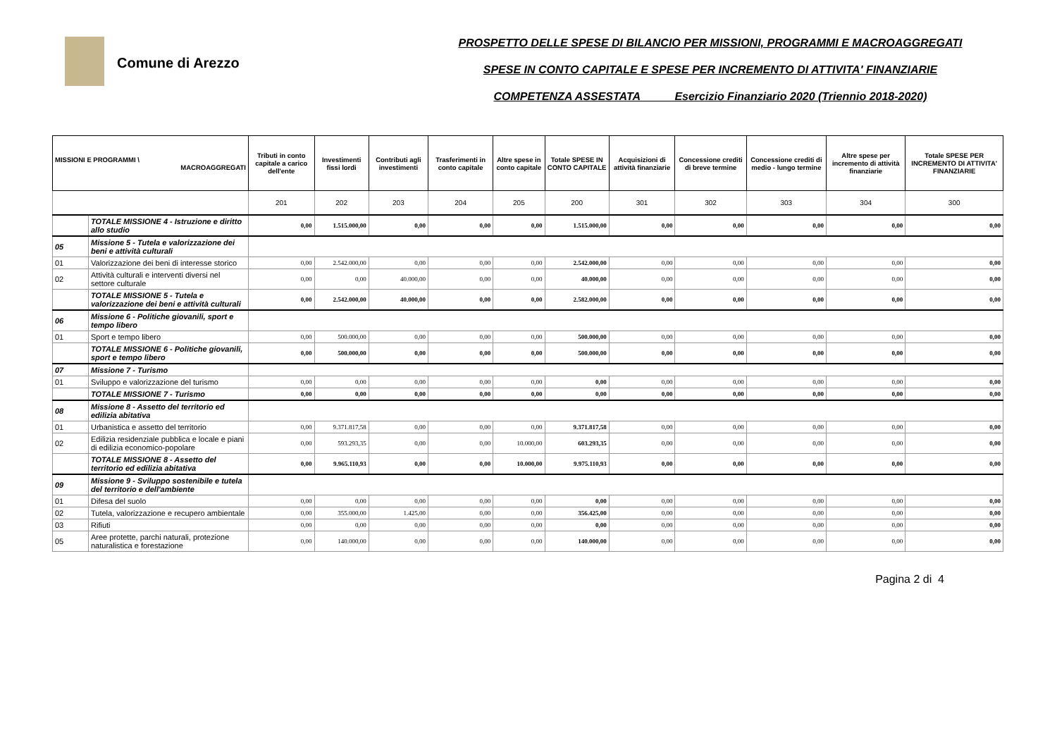Comune di Arezzo
PROSPETTO DELLE SPESE DI BILANCIO PER MISSIONI, PROGRAMMI E MACROAGGREGATI
SPESE IN CONTO CAPITALE E SPESE PER INCREMENTO DI ATTIVITA' FINANZIARIE
COMPETENZA ASSESTATA Esercizio Finanziario 2020 (Triennio 2018-2020)
| MISSIONI E PROGRAMMI \ MACROAGGREGATI | | Tributi in conto capitale a carico dell'ente | Investimenti fissi lordi | Contributi agli investimenti | Trasferimenti in conto capitale | Altre spese in conto capitale | Totale SPESE IN CONTO CAPITALE | Acquisizioni di attività finanziarie | Concessione crediti di breve termine | Concessione crediti di medio - lungo termine | Altre spese per incremento di attività finanziarie | Totale SPESE PER INCREMENTO DI ATTIVITA' FINANZIARIE |
| --- | --- | --- | --- | --- | --- | --- | --- | --- | --- | --- | --- | --- |
| | | 201 | 202 | 203 | 204 | 205 | 200 | 301 | 302 | 303 | 304 | 300 |
| | TOTALE MISSIONE 4 - Istruzione e diritto allo studio | 0,00 | 1.515.000,00 | 0,00 | 0,00 | 0,00 | 1.515.000,00 | 0,00 | 0,00 | 0,00 | 0,00 | 0,00 |
| 05 | Missione 5 - Tutela e valorizzazione dei beni e attività culturali | | | | | | | | | | | |
| 01 | Valorizzazione dei beni di interesse storico | 0,00 | 2.542.000,00 | 0,00 | 0,00 | 0,00 | 2.542.000,00 | 0,00 | 0,00 | 0,00 | 0,00 | 0,00 |
| 02 | Attività culturali e interventi diversi nel settore culturale | 0,00 | 0,00 | 40.000,00 | 0,00 | 0,00 | 40.000,00 | 0,00 | 0,00 | 0,00 | 0,00 | 0,00 |
| | TOTALE MISSIONE 5 - Tutela e valorizzazione dei beni e attività culturali | 0,00 | 2.542.000,00 | 40.000,00 | 0,00 | 0,00 | 2.582.000,00 | 0,00 | 0,00 | 0,00 | 0,00 | 0,00 |
| 06 | Missione 6 - Politiche giovanili, sport e tempo libero | | | | | | | | | | | |
| 01 | Sport e tempo libero | 0,00 | 500.000,00 | 0,00 | 0,00 | 0,00 | 500.000,00 | 0,00 | 0,00 | 0,00 | 0,00 | 0,00 |
| | TOTALE MISSIONE 6 - Politiche giovanili, sport e tempo libero | 0,00 | 500.000,00 | 0,00 | 0,00 | 0,00 | 500.000,00 | 0,00 | 0,00 | 0,00 | 0,00 | 0,00 |
| 07 | Missione 7 - Turismo | | | | | | | | | | | |
| 01 | Sviluppo e valorizzazione del turismo | 0,00 | 0,00 | 0,00 | 0,00 | 0,00 | 0,00 | 0,00 | 0,00 | 0,00 | 0,00 | 0,00 |
| | TOTALE MISSIONE 7 - Turismo | 0,00 | 0,00 | 0,00 | 0,00 | 0,00 | 0,00 | 0,00 | 0,00 | 0,00 | 0,00 | 0,00 |
| 08 | Missione 8 - Assetto del territorio ed edilizia abitativa | | | | | | | | | | | |
| 01 | Urbanistica e assetto del territorio | 0,00 | 9.371.817,58 | 0,00 | 0,00 | 0,00 | 9.371.817,58 | 0,00 | 0,00 | 0,00 | 0,00 | 0,00 |
| 02 | Edilizia residenziale pubblica e locale e piani di edilizia economico-popolare | 0,00 | 593.293,35 | 0,00 | 0,00 | 10.000,00 | 603.293,35 | 0,00 | 0,00 | 0,00 | 0,00 | 0,00 |
| | TOTALE MISSIONE 8 - Assetto del territorio ed edilizia abitativa | 0,00 | 9.965.110,93 | 0,00 | 0,00 | 10.000,00 | 9.975.110,93 | 0,00 | 0,00 | 0,00 | 0,00 | 0,00 |
| 09 | Missione 9 - Sviluppo sostenibile e tutela del territorio e dell'ambiente | | | | | | | | | | | |
| 01 | Difesa del suolo | 0,00 | 0,00 | 0,00 | 0,00 | 0,00 | 0,00 | 0,00 | 0,00 | 0,00 | 0,00 | 0,00 |
| 02 | Tutela, valorizzazione e recupero ambientale | 0,00 | 355.000,00 | 1.425,00 | 0,00 | 0,00 | 356.425,00 | 0,00 | 0,00 | 0,00 | 0,00 | 0,00 |
| 03 | Rifiuti | 0,00 | 0,00 | 0,00 | 0,00 | 0,00 | 0,00 | 0,00 | 0,00 | 0,00 | 0,00 | 0,00 |
| 05 | Aree protette, parchi naturali, protezione naturalistica e forestazione | 0,00 | 140.000,00 | 0,00 | 0,00 | 0,00 | 140.000,00 | 0,00 | 0,00 | 0,00 | 0,00 | 0,00 |
Pagina 2 di 4